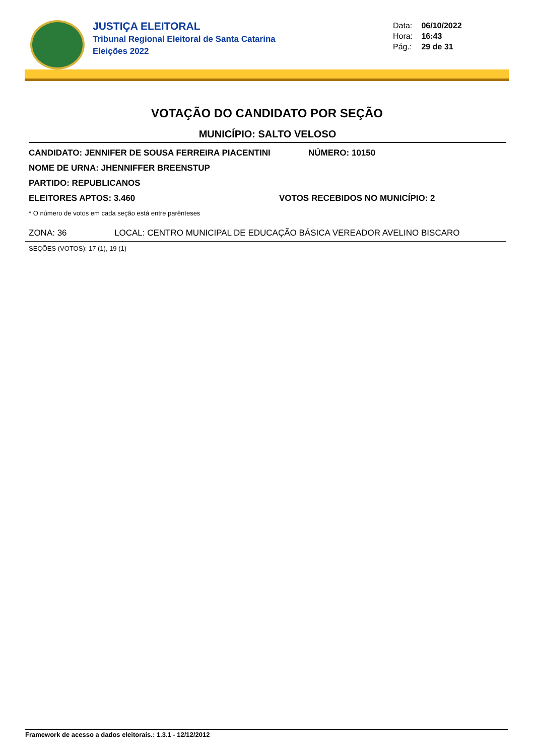JUSTIÇA ELEITORAL
Tribunal Regional Eleitoral de Santa Catarina
Eleições 2022
Data: 06/10/2022
Hora: 16:43
Pág.: 29 de 31
VOTAÇÃO DO CANDIDATO POR SEÇÃO
MUNICÍPIO: SALTO VELOSO
CANDIDATO: JENNIFER DE SOUSA FERREIRA PIACENTINI NÚMERO: 10150
NOME DE URNA: JHENNIFFER BREENSTUP
PARTIDO: REPUBLICANOS
ELEITORES APTOS: 3.460 VOTOS RECEBIDOS NO MUNICÍPIO: 2
* O número de votos em cada seção está entre parênteses
ZONA: 36 LOCAL: CENTRO MUNICIPAL DE EDUCAÇÃO BÁSICA VEREADOR AVELINO BISCARO
SEÇÕES (VOTOS): 17 (1), 19 (1)
Framework de acesso a dados eleitorais.: 1.3.1 - 12/12/2012